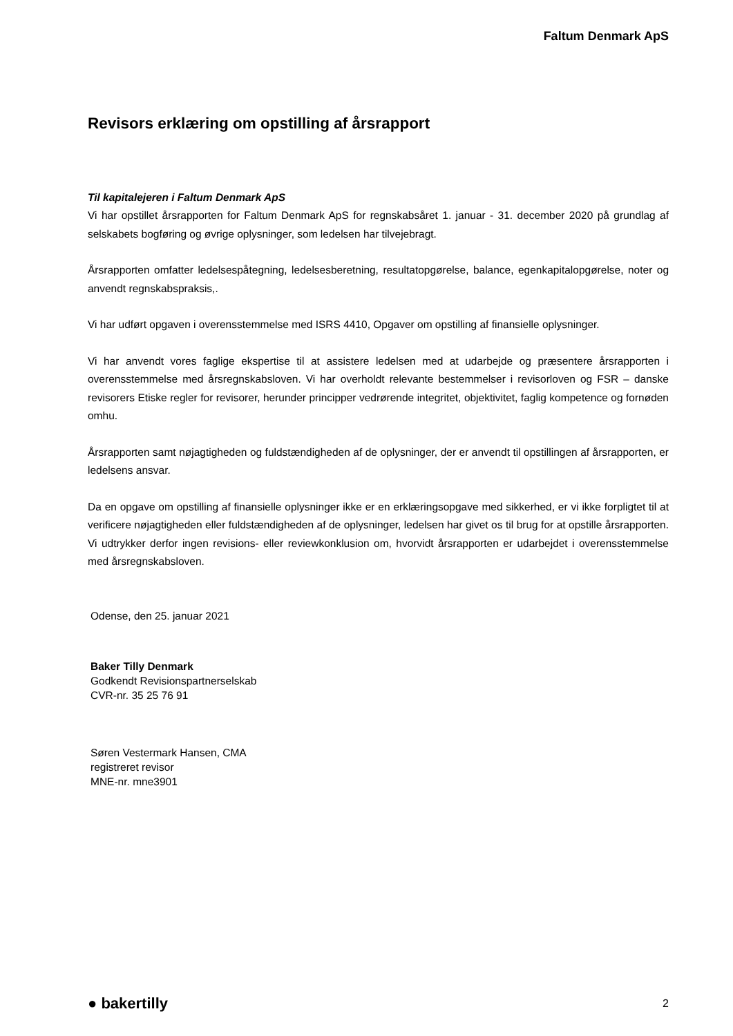Faltum Denmark ApS
Revisors erklæring om opstilling af årsrapport
Til kapitalejeren i Faltum Denmark ApS
Vi har opstillet årsrapporten for Faltum Denmark ApS for regnskabsåret 1. januar - 31. december 2020 på grundlag af selskabets bogføring og øvrige oplysninger, som ledelsen har tilvejebragt.
Årsrapporten omfatter ledelsespåtegning, ledelsesberetning, resultatopgørelse, balance, egenkapitalopgørelse, noter og anvendt regnskabspraksis,.
Vi har udført opgaven i overensstemmelse med ISRS 4410, Opgaver om opstilling af finansielle oplysninger.
Vi har anvendt vores faglige ekspertise til at assistere ledelsen med at udarbejde og præsentere årsrapporten i overensstemmelse med årsregnskabsloven. Vi har overholdt relevante bestemmelser i revisorloven og FSR – danske revisorers Etiske regler for revisorer, herunder principper vedrørende integritet, objektivitet, faglig kompetence og fornøden omhu.
Årsrapporten samt nøjagtigheden og fuldstændigheden af de oplysninger, der er anvendt til opstillingen af årsrapporten, er ledelsens ansvar.
Da en opgave om opstilling af finansielle oplysninger ikke er en erklæringsopgave med sikkerhed, er vi ikke forpligtet til at verificere nøjagtigheden eller fuldstændigheden af de oplysninger, ledelsen har givet os til brug for at opstille årsrapporten. Vi udtrykker derfor ingen revisions- eller reviewkonklusion om, hvorvidt årsrapporten er udarbejdet i overensstemmelse med årsregnskabsloven.
Odense, den 25. januar 2021
Baker Tilly Denmark
Godkendt Revisionspartnerselskab
CVR-nr. 35 25 76 91
Søren Vestermark Hansen, CMA
registreret revisor
MNE-nr. mne3901
● bakertilly 2